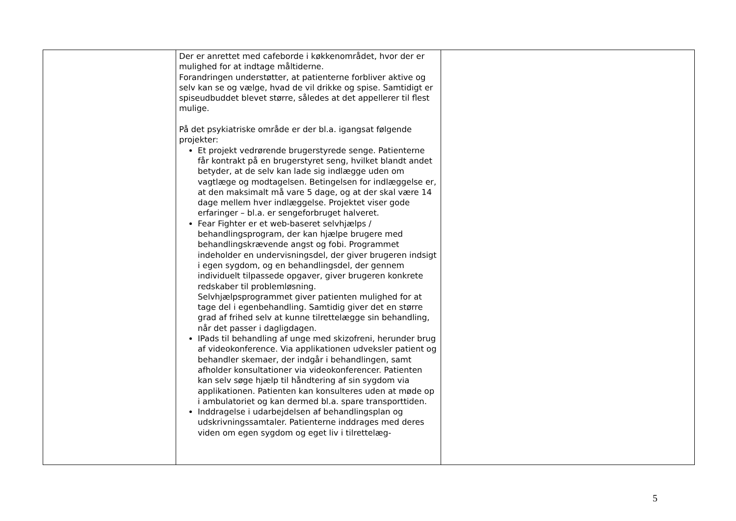| | Der er anrettet med cafeborde i køkkenområdet, hvor der er mulighed for at indtage måltiderne. Forandringen understøtter, at patienterne forbliver aktive og selv kan se og vælge, hvad de vil drikke og spise. Samtidigt er spiseudbuddet blevet større, således at det appellerer til flest mulige. På det psykiatriske område er der bl.a. igangsat følgende projekter: Et projekt vedrørende brugerstyrede senge. Patienterne får kontrakt på en brugerstyret seng, hvilket blandt andet betyder, at de selv kan lade sig indlægge uden om vagtlæge og modtagelsen. Betingelsen for indlæggelse er, at den maksimalt må vare 5 dage, og at der skal være 14 dage mellem hver indlæggelse. Projektet viser gode erfaringer – bl.a. er sengeforbruget halveret. Fear Fighter er et web-baseret selvhjælps / behandlingsprogram, der kan hjælpe brugere med behandlingskrævende angst og fobi. Programmet indeholder en undervisningsdel, der giver brugeren indsigt i egen sygdom, og en behandlingsdel, der gennem individuelt tilpassede opgaver, giver brugeren konkrete redskaber til problemløsning. Selvhjælpsprogrammet giver patienten mulighed for at tage del i egenbehandling. Samtidig giver det en større grad af frihed selv at kunne tilrettelægge sin behandling, når det passer i dagligdagen. IPads til behandling af unge med skizofreni, herunder brug af videokonference. Via applikationen udveksler patient og behandler skemaer, der indgår i behandlingen, samt afholder konsultationer via videokonferencer. Patienten kan selv søge hjælp til håndtering af sin sygdom via applikationen. Patienten kan konsulteres uden at møde op i ambulatoriet og kan dermed bl.a. spare transporttiden. Inddragelse i udarbejdelsen af behandlingsplan og udskrivningssamtaler. Patienterne inddrages med deres viden om egen sygdom og eget liv i tilrettelæg- | |
5